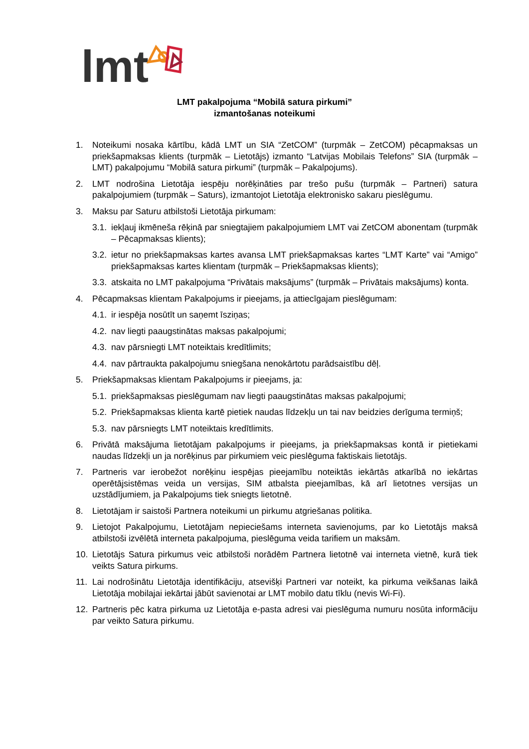lmt
LMT pakalpojuma “Mobilā satura pirkumi”
izmantošanas noteikumi
1. Noteikumi nosaka kārtību, kādā LMT un SIA “ZetCOM” (turpmāk – ZetCOM) pēcapmaksas un priekšapmaksas klients (turpmāk – Lietotājs) izmanto “Latvijas Mobilais Telefons” SIA (turpmāk – LMT) pakalpojumu “Mobilā satura pirkumi” (turpmāk – Pakalpojums).
2. LMT nodrošina Lietotāja iespēju norēķināties par trešo pušu (turpmāk – Partneri) satura pakalpojumiem (turpmāk – Saturs), izmantojot Lietotāja elektronisko sakaru pieslēgumu.
3. Maksu par Saturu atbilstoši Lietotāja pirkumam:
3.1. iekļauj ikmēneša rēķinā par sniegtajiem pakalpojumiem LMT vai ZetCOM abonentam (turpmāk – Pēcapmaksas klients);
3.2. ietur no priekšapmaksas kartes avansa LMT priekšapmaksas kartes “LMT Karte” vai “Amigo” priekšapmaksas kartes klientam (turpmāk – Priekšapmaksas klients);
3.3. atskaita no LMT pakalpojuma “Privātais maksājums” (turpmāk – Privātais maksājums) konta.
4. Pēcapmaksas klientam Pakalpojums ir pieejams, ja attiecīgajam pieslēgumam:
4.1. ir iespēja nosūtīt un saņemt īsziņas;
4.2. nav liegti paaugstinātas maksas pakalpojumi;
4.3. nav pārsniegti LMT noteiktais kredītlimits;
4.4. nav pārtraukta pakalpojumu sniegšana nenokārtotu parādsaistību dēļ.
5. Priekšapmaksas klientam Pakalpojums ir pieejams, ja:
5.1. priekšapmaksas pieslēgumam nav liegti paaugstinātas maksas pakalpojumi;
5.2. Priekšapmaksas klienta kartē pietiek naudas līdzekļu un tai nav beidzies derīguma termiņš;
5.3. nav pārsniegts LMT noteiktais kredītlimits.
6. Privātā maksājuma lietotājam pakalpojums ir pieejams, ja priekšapmaksas kontā ir pietiekami naudas līdzekļi un ja norēķinus par pirkumiem veic pieslēguma faktiskais lietotājs.
7. Partneris var ierobežot norēķinu iespējas pieejamību noteiktās iekārtās atkarībā no iekārtas operētājsistēmas veida un versijas, SIM atbalsta pieejamības, kā arī lietotnes versijas un uzstādījumiem, ja Pakalpojums tiek sniegts lietotnē.
8. Lietotājam ir saistoši Partnera noteikumi un pirkumu atgriešanas politika.
9. Lietojot Pakalpojumu, Lietotājam nepieciešams interneta savienojums, par ko Lietotājs maksā atbilstoši izvēlētā interneta pakalpojuma, pieslēguma veida tarifiem un maksām.
10. Lietotājs Satura pirkumus veic atbilstoši norādēm Partnera lietotnē vai interneta vietnē, kurā tiek veikts Satura pirkums.
11. Lai nodrošinātu Lietotāja identifikāciju, atsevišķi Partneri var noteikt, ka pirkuma veikšanas laikā Lietotāja mobilajai iekārtai jābūt savienotai ar LMT mobilo datu tīklu (nevis Wi-Fi).
12. Partneris pēc katra pirkuma uz Lietotāja e-pasta adresi vai pieslēguma numuru nosūta informāciju par veikto Satura pirkumu.